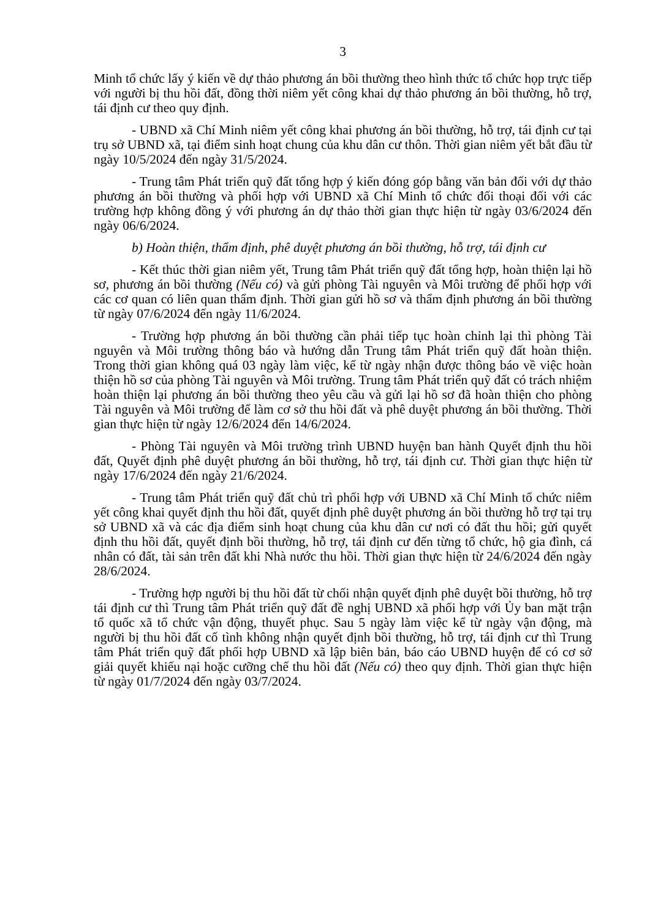3
Minh tổ chức lấy ý kiến về dự thảo phương án bồi thường theo hình thức tổ chức họp trực tiếp với người bị thu hồi đất, đồng thời niêm yết công khai dự thảo phương án bồi thường, hỗ trợ, tái định cư theo quy định.
- UBND xã Chí Minh niêm yết công khai phương án bồi thường, hỗ trợ, tái định cư tại trụ sở UBND xã, tại điểm sinh hoạt chung của khu dân cư thôn. Thời gian niêm yết bắt đầu từ ngày 10/5/2024 đến ngày 31/5/2024.
- Trung tâm Phát triển quỹ đất tổng hợp ý kiến đóng góp bằng văn bản đối với dự thảo phương án bồi thường và phối hợp với UBND xã Chí Minh tổ chức đối thoại đối với các trường hợp không đồng ý với phương án dự thảo thời gian thực hiện từ ngày 03/6/2024 đến ngày 06/6/2024.
b) Hoàn thiện, thẩm định, phê duyệt phương án bồi thường, hỗ trợ, tái định cư
- Kết thúc thời gian niêm yết, Trung tâm Phát triển quỹ đất tổng hợp, hoàn thiện lại hồ sơ, phương án bồi thường (Nếu có) và gửi phòng Tài nguyên và Môi trường để phối hợp với các cơ quan có liên quan thẩm định. Thời gian gửi hồ sơ và thẩm định phương án bồi thường từ ngày 07/6/2024 đến ngày 11/6/2024.
- Trường hợp phương án bồi thường cần phải tiếp tục hoàn chỉnh lại thì phòng Tài nguyên và Môi trường thông báo và hướng dẫn Trung tâm Phát triển quỹ đất hoàn thiện. Trong thời gian không quá 03 ngày làm việc, kể từ ngày nhận được thông báo về việc hoàn thiện hồ sơ của phòng Tài nguyên và Môi trường. Trung tâm Phát triển quỹ đất có trách nhiệm hoàn thiện lại phương án bồi thường theo yêu cầu và gửi lại hồ sơ đã hoàn thiện cho phòng Tài nguyên và Môi trường để làm cơ sở thu hồi đất và phê duyệt phương án bồi thường. Thời gian thực hiện từ ngày 12/6/2024 đến 14/6/2024.
- Phòng Tài nguyên và Môi trường trình UBND huyện ban hành Quyết định thu hồi đất, Quyết định phê duyệt phương án bồi thường, hỗ trợ, tái định cư. Thời gian thực hiện từ ngày 17/6/2024 đến ngày 21/6/2024.
- Trung tâm Phát triển quỹ đất chủ trì phối hợp với UBND xã Chí Minh tổ chức niêm yết công khai quyết định thu hồi đất, quyết định phê duyệt phương án bồi thường hỗ trợ tại trụ sở UBND xã và các địa điểm sinh hoạt chung của khu dân cư nơi có đất thu hồi; gửi quyết định thu hồi đất, quyết định bồi thường, hỗ trợ, tái định cư đến từng tổ chức, hộ gia đình, cá nhân có đất, tài sản trên đất khi Nhà nước thu hồi. Thời gian thực hiện từ 24/6/2024 đến ngày 28/6/2024.
- Trường hợp người bị thu hồi đất từ chối nhận quyết định phê duyệt bồi thường, hỗ trợ tái định cư thì Trung tâm Phát triển quỹ đất đề nghị UBND xã phối hợp với Ủy ban mặt trận tổ quốc xã tổ chức vận động, thuyết phục. Sau 5 ngày làm việc kể từ ngày vận động, mà người bị thu hồi đất cố tình không nhận quyết định bồi thường, hỗ trợ, tái định cư thì Trung tâm Phát triển quỹ đất phối hợp UBND xã lập biên bản, báo cáo UBND huyện để có cơ sở giải quyết khiếu nại hoặc cưỡng chế thu hồi đất (Nếu có) theo quy định. Thời gian thực hiện từ ngày 01/7/2024 đến ngày 03/7/2024.